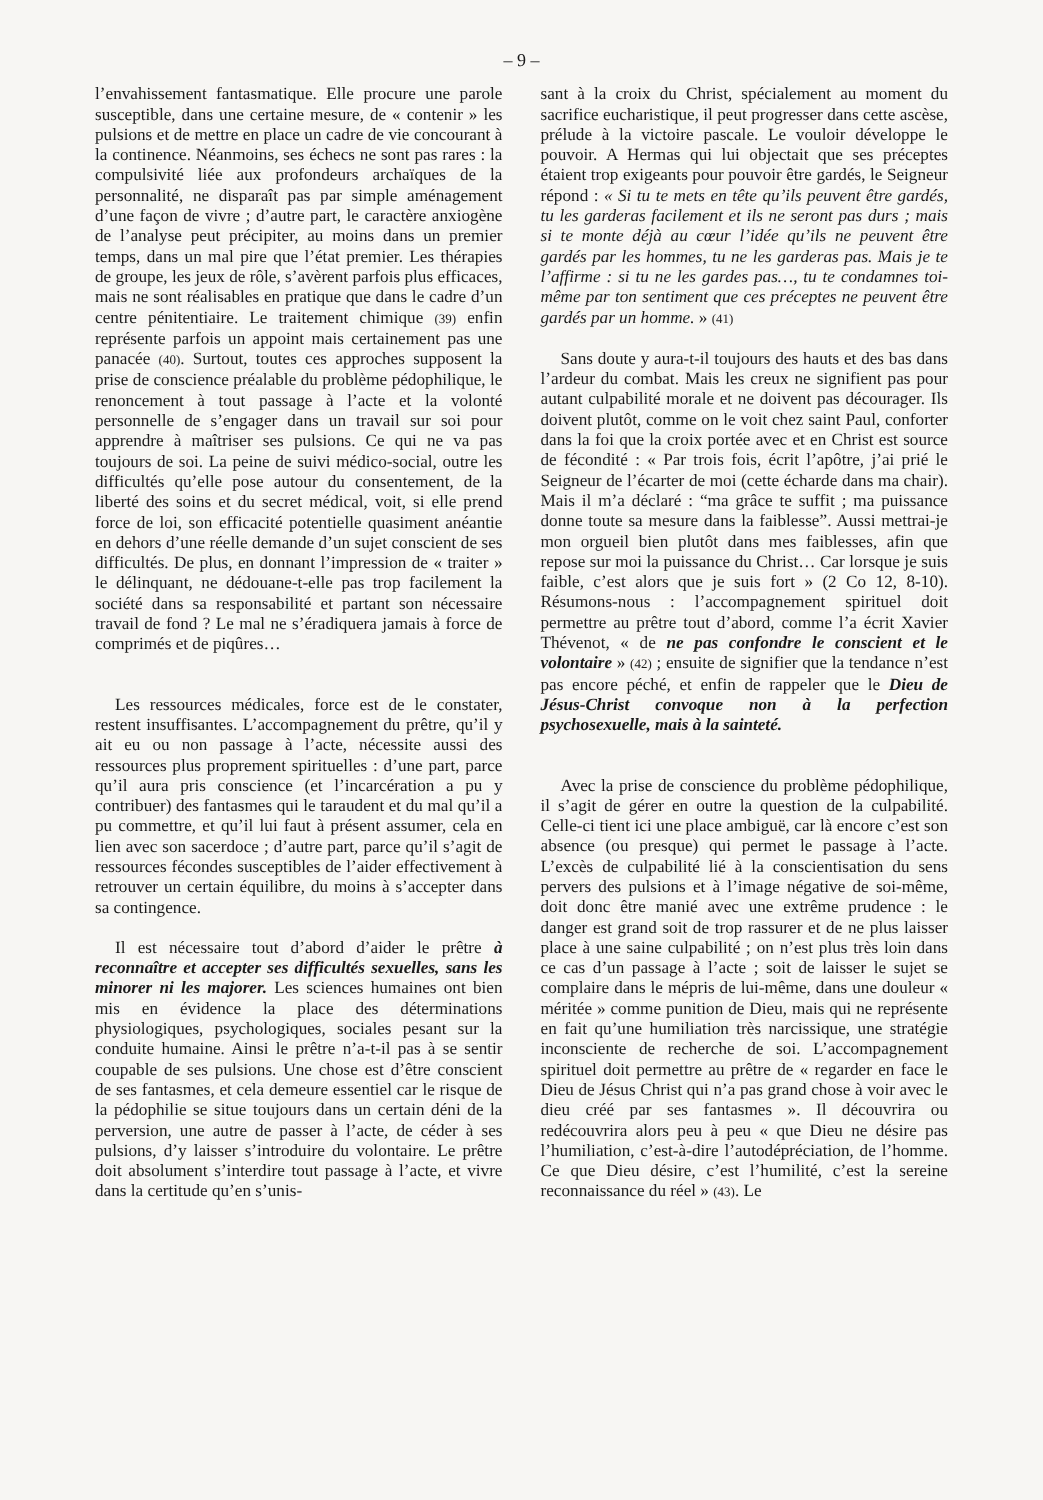– 9 –
l’envahissement fantasmatique. Elle procure une parole susceptible, dans une certaine mesure, de « contenir » les pulsions et de mettre en place un cadre de vie concourant à la continence. Néanmoins, ses échecs ne sont pas rares : la compulsivité liée aux profondeurs archaïques de la personnalité, ne disparaît pas par simple aménagement d’une façon de vivre ; d’autre part, le caractère anxiogène de l’analyse peut précipiter, au moins dans un premier temps, dans un mal pire que l’état premier. Les thérapies de groupe, les jeux de rôle, s’avèrent parfois plus efficaces, mais ne sont réalisables en pratique que dans le cadre d’un centre pénitentiaire. Le traitement chimique (39) enfin représente parfois un appoint mais certainement pas une panacée (40). Surtout, toutes ces approches supposent la prise de conscience préalable du problème pédophilique, le renoncement à tout passage à l’acte et la volonté personnelle de s’engager dans un travail sur soi pour apprendre à maîtriser ses pulsions. Ce qui ne va pas toujours de soi. La peine de suivi médico-social, outre les difficultés qu’elle pose autour du consentement, de la liberté des soins et du secret médical, voit, si elle prend force de loi, son efficacité potentielle quasiment anéantie en dehors d’une réelle demande d’un sujet conscient de ses difficultés. De plus, en donnant l’impression de « traiter » le délinquant, ne dédouane-t-elle pas trop facilement la société dans sa responsabilité et partant son nécessaire travail de fond ? Le mal ne s’éradiquera jamais à force de comprimés et de piqûres…
Les ressources médicales, force est de le constater, restent insuffisantes. L’accompagnement du prêtre, qu’il y ait eu ou non passage à l’acte, nécessite aussi des ressources plus proprement spirituelles : d’une part, parce qu’il aura pris conscience (et l’incarcération a pu y contribuer) des fantasmes qui le taraudent et du mal qu’il a pu commettre, et qu’il lui faut à présent assumer, cela en lien avec son sacerdoce ; d’autre part, parce qu’il s’agit de ressources fécondes susceptibles de l’aider effectivement à retrouver un certain équilibre, du moins à s’accepter dans sa contingence.
Il est nécessaire tout d’abord d’aider le prêtre à reconnaître et accepter ses difficultés sexuelles, sans les minorer ni les majorer. Les sciences humaines ont bien mis en évidence la place des déterminations physiologiques, psychologiques, sociales pesant sur la conduite humaine. Ainsi le prêtre n’a-t-il pas à se sentir coupable de ses pulsions. Une chose est d’être conscient de ses fantasmes, et cela demeure essentiel car le risque de la pédophilie se situe toujours dans un certain déni de la perversion, une autre de passer à l’acte, de céder à ses pulsions, d’y laisser s’introduire du volontaire. Le prêtre doit absolument s’interdire tout passage à l’acte, et vivre dans la certitude qu’en s’unis-
sant à la croix du Christ, spécialement au moment du sacrifice eucharistique, il peut progresser dans cette ascèse, prélude à la victoire pascale. Le vouloir développe le pouvoir. A Hermas qui lui objectait que ses préceptes étaient trop exigeants pour pouvoir être gardés, le Seigneur répond : « Si tu te mets en tête qu’ils peuvent être gardés, tu les garderas facilement et ils ne seront pas durs ; mais si te monte déjà au cœur l’idée qu’ils ne peuvent être gardés par les hommes, tu ne les garderas pas. Mais je te l’affirme : si tu ne les gardes pas…, tu te condamnes toi-même par ton sentiment que ces préceptes ne peuvent être gardés par un homme. » (41)
Sans doute y aura-t-il toujours des hauts et des bas dans l’ardeur du combat. Mais les creux ne signifient pas pour autant culpabilité morale et ne doivent pas décourager. Ils doivent plutôt, comme on le voit chez saint Paul, conforter dans la foi que la croix portée avec et en Christ est source de fécondité : « Par trois fois, écrit l’apôtre, j’ai prié le Seigneur de l’écarter de moi (cette écharde dans ma chair). Mais il m’a déclaré : “ma grâce te suffit ; ma puissance donne toute sa mesure dans la faiblesse”. Aussi mettrai-je mon orgueil bien plutôt dans mes faiblesses, afin que repose sur moi la puissance du Christ… Car lorsque je suis faible, c’est alors que je suis fort » (2 Co 12, 8-10). Résumons-nous : l’accompagnement spirituel doit permettre au prêtre tout d’abord, comme l’a écrit Xavier Thévenot, « de ne pas confondre le conscient et le volontaire » (42) ; ensuite de signifier que la tendance n’est pas encore péché, et enfin de rappeler que le Dieu de Jésus-Christ convoque non à la perfection psychosexuelle, mais à la sainteté.
Avec la prise de conscience du problème pédophilique, il s’agit de gérer en outre la question de la culpabilité. Celle-ci tient ici une place ambiguë, car là encore c’est son absence (ou presque) qui permet le passage à l’acte. L’excès de culpabilité lié à la conscientisation du sens pervers des pulsions et à l’image négative de soi-même, doit donc être manié avec une extrême prudence : le danger est grand soit de trop rassurer et de ne plus laisser place à une saine culpabilité ; on n’est plus très loin dans ce cas d’un passage à l’acte ; soit de laisser le sujet se complaire dans le mépris de lui-même, dans une douleur « méritée » comme punition de Dieu, mais qui ne représente en fait qu’une humiliation très narcissique, une stratégie inconsciente de recherche de soi. L’accompagnement spirituel doit permettre au prêtre de « regarder en face le Dieu de Jésus Christ qui n’a pas grand chose à voir avec le dieu créé par ses fantasmes ». Il découvrira ou redécouvrira alors peu à peu « que Dieu ne désire pas l’humiliation, c’est-à-dire l’autodépréciation, de l’homme. Ce que Dieu désire, c’est l’humilité, c’est la sereine reconnaissance du réel » (43). Le